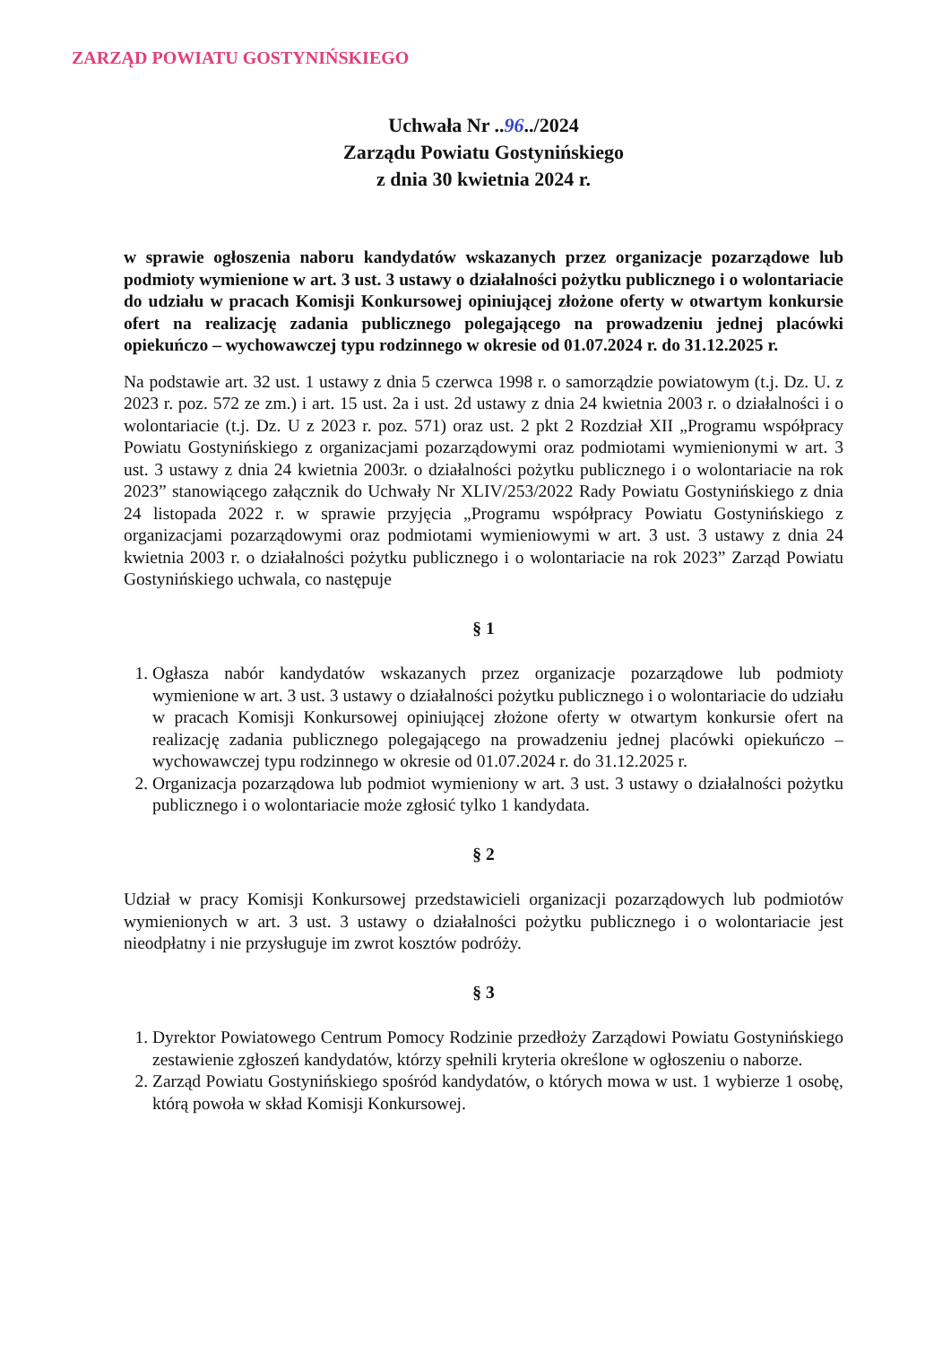ZARZĄD POWIATU GOSTYNIŃSKIEGO
Uchwała Nr ..96../2024
Zarządu Powiatu Gostynińskiego
z dnia 30 kwietnia 2024 r.
w sprawie ogłoszenia naboru kandydatów wskazanych przez organizacje pozarządowe lub podmioty wymienione w art. 3 ust. 3 ustawy o działalności pożytku publicznego i o wolontariacie do udziału w pracach Komisji Konkursowej opiniującej złożone oferty w otwartym konkursie ofert na realizację zadania publicznego polegającego na prowadzeniu jednej placówki opiekuńczo – wychowawczej typu rodzinnego w okresie od 01.07.2024 r. do 31.12.2025 r.
Na podstawie art. 32 ust. 1 ustawy z dnia 5 czerwca 1998 r. o samorządzie powiatowym (t.j. Dz. U. z 2023 r. poz. 572 ze zm.) i art. 15 ust. 2a i ust. 2d ustawy z dnia 24 kwietnia 2003 r. o działalności i o wolontariacie (t.j. Dz. U z 2023 r. poz. 571) oraz ust. 2 pkt 2 Rozdział XII „Programu współpracy Powiatu Gostynińskiego z organizacjami pozarządowymi oraz podmiotami wymienionymi w art. 3 ust. 3 ustawy z dnia 24 kwietnia 2003r. o działalności pożytku publicznego i o wolontariacie na rok 2023” stanowiącego załącznik do Uchwały Nr XLIV/253/2022 Rady Powiatu Gostynińskiego z dnia 24 listopada 2022 r. w sprawie przyjęcia „Programu współpracy Powiatu Gostynińskiego z organizacjami pozarządowymi oraz podmiotami wymieniowymi w art. 3 ust. 3 ustawy z dnia 24 kwietnia 2003 r. o działalności pożytku publicznego i o wolontariacie na rok 2023” Zarząd Powiatu Gostynińskiego uchwala, co następuje
§ 1
1. Ogłasza nabór kandydatów wskazanych przez organizacje pozarządowe lub podmioty wymienione w art. 3 ust. 3 ustawy o działalności pożytku publicznego i o wolontariacie do udziału w pracach Komisji Konkursowej opiniującej złożone oferty w otwartym konkursie ofert na realizację zadania publicznego polegającego na prowadzeniu jednej placówki opiekuńczo – wychowawczej typu rodzinnego w okresie od 01.07.2024 r. do 31.12.2025 r.
2. Organizacja pozarządowa lub podmiot wymieniony w art. 3 ust. 3 ustawy o działalności pożytku publicznego i o wolontariacie może zgłosić tylko 1 kandydata.
§ 2
Udział w pracy Komisji Konkursowej przedstawicieli organizacji pozarządowych lub podmiotów wymienionych w art. 3 ust. 3 ustawy o działalności pożytku publicznego i o wolontariacie jest nieodpłatny i nie przysługuje im zwrot kosztów podróży.
§ 3
1. Dyrektor Powiatowego Centrum Pomocy Rodzinie przedłoży Zarządowi Powiatu Gostynińskiego zestawienie zgłoszeń kandydatów, którzy spełnili kryteria określone w ogłoszeniu o naborze.
2. Zarząd Powiatu Gostynińskiego spośród kandydatów, o których mowa w ust. 1 wybierze 1 osobę, którą powoła w skład Komisji Konkursowej.